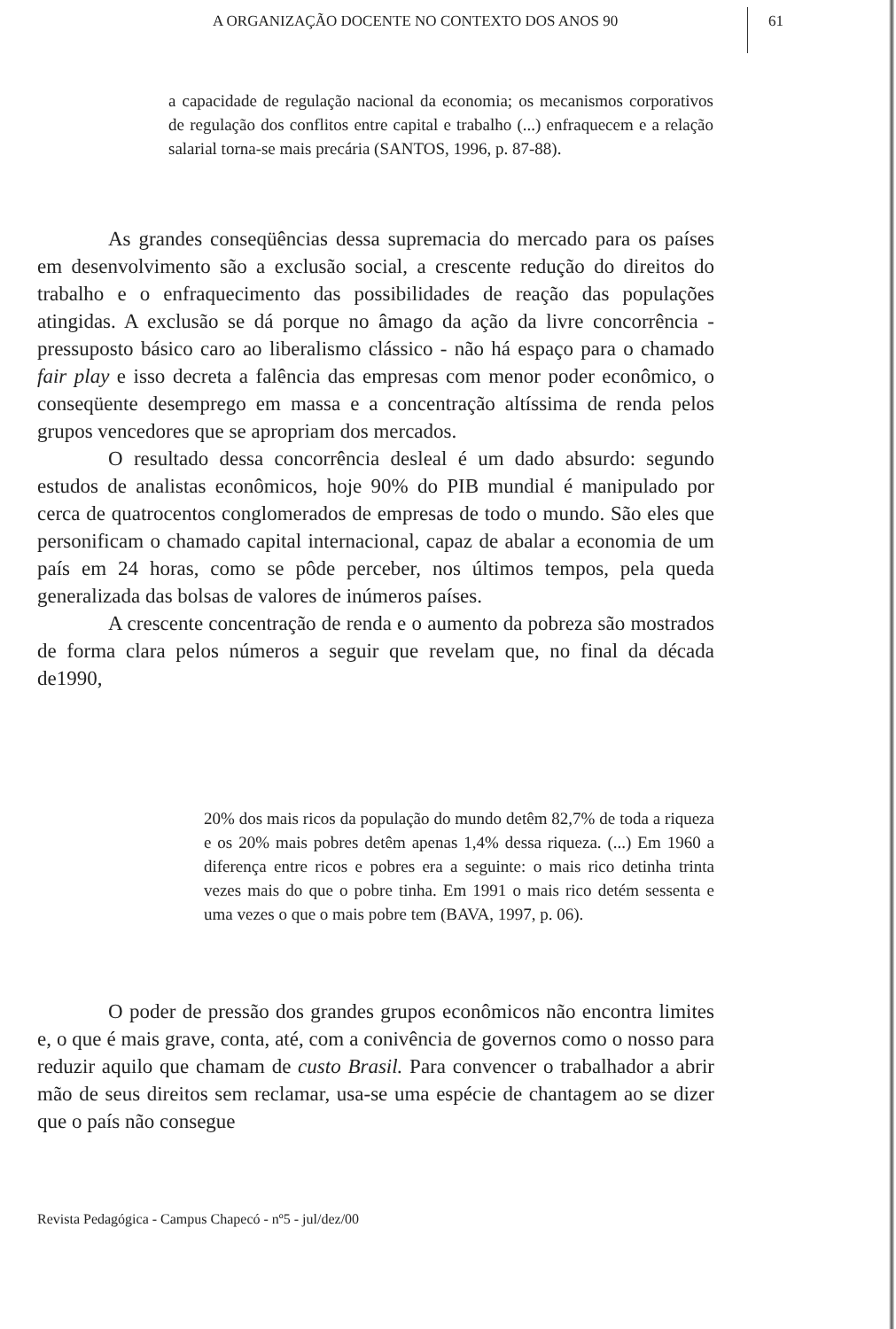A ORGANIZAÇÃO DOCENTE NO CONTEXTO DOS ANOS 90 61
a capacidade de regulação nacional da economia; os mecanismos corporativos de regulação dos conflitos entre capital e trabalho (...) enfraquecem e a relação salarial torna-se mais precária (SANTOS, 1996, p. 87-88).
As grandes conseqüências dessa supremacia do mercado para os países em desenvolvimento são a exclusão social, a crescente redução do direitos do trabalho e o enfraquecimento das possibilidades de reação das populações atingidas. A exclusão se dá porque no âmago da ação da livre concorrência - pressuposto básico caro ao liberalismo clássico - não há espaço para o chamado fair play e isso decreta a falência das empresas com menor poder econômico, o conseqüente desemprego em massa e a concentração altíssima de renda pelos grupos vencedores que se apropriam dos mercados.
O resultado dessa concorrência desleal é um dado absurdo: segundo estudos de analistas econômicos, hoje 90% do PIB mundial é manipulado por cerca de quatrocentos conglomerados de empresas de todo o mundo. São eles que personificam o chamado capital internacional, capaz de abalar a economia de um país em 24 horas, como se pôde perceber, nos últimos tempos, pela queda generalizada das bolsas de valores de inúmeros países.
A crescente concentração de renda e o aumento da pobreza são mostrados de forma clara pelos números a seguir que revelam que, no final da década de1990,
20% dos mais ricos da população do mundo detêm 82,7% de toda a riqueza e os 20% mais pobres detêm apenas 1,4% dessa riqueza. (...) Em 1960 a diferença entre ricos e pobres era a seguinte: o mais rico detinha trinta vezes mais do que o pobre tinha. Em 1991 o mais rico detém sessenta e uma vezes o que o mais pobre tem (BAVA, 1997, p. 06).
O poder de pressão dos grandes grupos econômicos não encontra limites e, o que é mais grave, conta, até, com a conivência de governos como o nosso para reduzir aquilo que chamam de custo Brasil. Para convencer o trabalhador a abrir mão de seus direitos sem reclamar, usa-se uma espécie de chantagem ao se dizer que o país não consegue
Revista Pedagógica - Campus Chapecó - nº5 - jul/dez/00